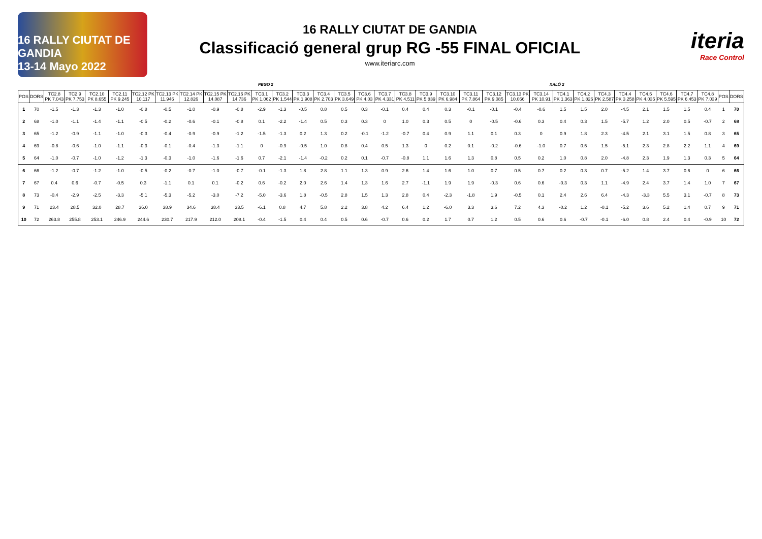16 RALLY CIUTAT DE GANDIA
13-14 Mayo 2022
16 RALLY CIUTAT DE GANDIA
Classificació general grup RG -55 FINAL OFICIAL
www.iteriarc.com
iteria
Race Control
PEGO 2 XALÓ 2
| POS | DORS | TC2.8 PK 7.043 | TC2.9 PK 7.753 | TC2.10 PK 8.655 | TC2.11 PK 9.245 | TC2.12 PK 10.117 | TC2.13 PK 11.946 | TC2.14 PK 12.826 | TC2.15 PK 14.087 | TC2.16 PK 14.736 | TC3.1 PK 1.062 | TC3.2 PK 1.544 | TC3.3 PK 1.908 | TC3.4 PK 2.703 | TC3.5 PK 3.649 | TC3.6 PK 4.03 | TC3.7 PK 4.331 | TC3.8 PK 4.511 | TC3.9 PK 5.839 | TC3.10 PK 6.984 | TC3.11 PK 7.864 | TC3.12 PK 9.085 | TC3.13 PK 10.066 | TC3.14 PK 10.91 | TC4.1 PK 1.363 | TC4.2 PK 1.826 | TC4.3 PK 2.587 | TC4.4 PK 3.258 | TC4.5 PK 4.035 | TC4.6 PK 5.595 | TC4.7 PK 6.453 | TC4.8 PK 7.039 | POS | DORS |
| --- | --- | --- | --- | --- | --- | --- | --- | --- | --- | --- | --- | --- | --- | --- | --- | --- | --- | --- | --- | --- | --- | --- | --- | --- | --- | --- | --- | --- | --- | --- | --- | --- | --- | --- |
| 1 | 70 | -1.5 | -1.3 | -1.3 | -1.0 | -0.8 | -0.5 | -1.0 | -0.9 | -0.8 | -2.9 | -1.3 | -0.5 | 0.8 | 0.5 | 0.3 | -0.1 | 0.4 | 0.4 | 0.3 | -0.1 | -0.1 | -0.4 | -0.6 | 1.5 | 1.5 | 2.0 | -4.5 | 2.1 | 1.5 | 1.5 | 0.4 | 1 | 70 |
| 2 | 68 | -1.0 | -1.1 | -1.4 | -1.1 | -0.5 | -0.2 | -0.6 | -0.1 | -0.8 | 0.1 | -2.2 | -1.4 | 0.5 | 0.3 | 0.3 | 0 | 1.0 | 0.3 | 0.5 | 0 | -0.5 | -0.6 | 0.3 | 0.4 | 0.3 | 1.5 | -5.7 | 1.2 | 2.0 | 0.5 | -0.7 | 2 | 68 |
| 3 | 65 | -1.2 | -0.9 | -1.1 | -1.0 | -0.3 | -0.4 | -0.9 | -0.9 | -1.2 | -1.5 | -1.3 | 0.2 | 1.3 | 0.2 | -0.1 | -1.2 | -0.7 | 0.4 | 0.9 | 1.1 | 0.1 | 0.3 | 0 | 0.9 | 1.8 | 2.3 | -4.5 | 2.1 | 3.1 | 1.5 | 0.8 | 3 | 65 |
| 4 | 69 | -0.8 | -0.6 | -1.0 | -1.1 | -0.3 | -0.1 | -0.4 | -1.3 | -1.1 | 0 | -0.9 | -0.5 | 1.0 | 0.8 | 0.4 | 0.5 | 1.3 | 0 | 0.2 | 0.1 | -0.2 | -0.6 | -1.0 | 0.7 | 0.5 | 1.5 | -5.1 | 2.3 | 2.8 | 2.2 | 1.1 | 4 | 69 |
| 5 | 64 | -1.0 | -0.7 | -1.0 | -1.2 | -1.3 | -0.3 | -1.0 | -1.6 | -1.6 | 0.7 | -2.1 | -1.4 | -0.2 | 0.2 | 0.1 | -0.7 | -0.8 | 1.1 | 1.6 | 1.3 | 0.8 | 0.5 | 0.2 | 1.0 | 0.8 | 2.0 | -4.8 | 2.3 | 1.9 | 1.3 | 0.3 | 5 | 64 |
| 6 | 66 | -1.2 | -0.7 | -1.2 | -1.0 | -0.5 | -0.2 | -0.7 | -1.0 | -0.7 | -0.1 | -1.3 | 1.8 | 2.8 | 1.1 | 1.3 | 0.9 | 2.6 | 1.4 | 1.6 | 1.0 | 0.7 | 0.5 | 0.7 | 0.2 | 0.3 | 0.7 | -5.2 | 1.4 | 3.7 | 0.6 | 0 | 6 | 66 |
| 7 | 67 | 0.4 | 0.6 | -0.7 | -0.5 | 0.3 | -1.1 | 0.1 | 0.1 | -0.2 | 0.6 | -0.2 | 2.0 | 2.6 | 1.4 | 1.3 | 1.6 | 2.7 | -1.1 | 1.9 | 1.9 | -0.3 | 0.6 | 0.6 | -0.3 | 0.3 | 1.1 | -4.9 | 2.4 | 3.7 | 1.4 | 1.0 | 7 | 67 |
| 8 | 73 | -0.4 | -2.9 | -2.5 | -3.3 | -5.1 | -5.3 | -5.2 | -3.0 | -7.2 | -5.0 | -3.6 | 1.8 | -0.5 | 2.8 | 1.5 | 1.3 | 2.8 | 0.4 | -2.3 | -1.8 | 1.9 | -0.5 | 0.1 | 2.4 | 2.6 | 6.4 | -4.3 | -3.3 | 5.5 | 3.1 | -0.7 | 8 | 73 |
| 9 | 71 | 23.4 | 28.5 | 32.0 | 28.7 | 36.0 | 38.9 | 34.6 | 38.4 | 33.5 | -6.1 | 0.8 | 4.7 | 5.8 | 2.2 | 3.8 | 4.2 | 6.4 | 1.2 | -6.0 | 3.3 | 3.6 | 7.2 | 4.3 | -0.2 | 1.2 | -0.1 | -5.2 | 3.6 | 5.2 | 1.4 | 0.7 | 9 | 71 |
| 10 | 72 | 263.8 | 255.8 | 253.1 | 246.9 | 244.6 | 230.7 | 217.9 | 212.0 | 208.1 | -0.4 | -1.5 | 0.4 | 0.4 | 0.5 | 0.6 | -0.7 | 0.6 | 0.2 | 1.7 | 0.7 | 1.2 | 0.5 | 0.6 | 0.6 | -0.7 | -0.1 | -6.0 | 0.8 | 2.4 | 0.4 | -0.9 | 10 | 72 |